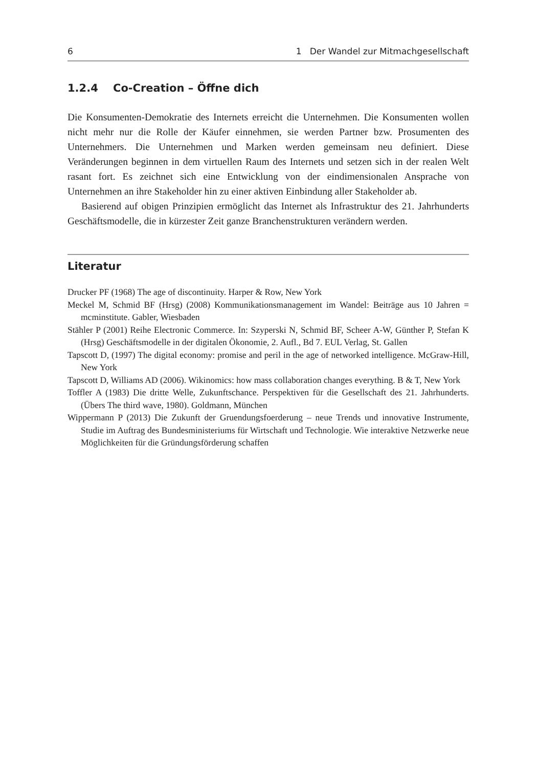6 1 Der Wandel zur Mitmachgesellschaft
1.2.4 Co-Creation – Öffne dich
Die Konsumenten-Demokratie des Internets erreicht die Unternehmen. Die Konsumenten wollen nicht mehr nur die Rolle der Käufer einnehmen, sie werden Partner bzw. Prosumenten des Unternehmers. Die Unternehmen und Marken werden gemeinsam neu definiert. Diese Veränderungen beginnen in dem virtuellen Raum des Internets und setzen sich in der realen Welt rasant fort. Es zeichnet sich eine Entwicklung von der eindimensionalen Ansprache von Unternehmen an ihre Stakeholder hin zu einer aktiven Einbindung aller Stakeholder ab.
Basierend auf obigen Prinzipien ermöglicht das Internet als Infrastruktur des 21. Jahrhunderts Geschäftsmodelle, die in kürzester Zeit ganze Branchenstrukturen verändern werden.
Literatur
Drucker PF (1968) The age of discontinuity. Harper & Row, New York
Meckel M, Schmid BF (Hrsg) (2008) Kommunikationsmanagement im Wandel: Beiträge aus 10 Jahren = mcminstitute. Gabler, Wiesbaden
Stähler P (2001) Reihe Electronic Commerce. In: Szyperski N, Schmid BF, Scheer A-W, Günther P, Stefan K (Hrsg) Geschäftsmodelle in der digitalen Ökonomie, 2. Aufl., Bd 7. EUL Verlag, St. Gallen
Tapscott D, (1997) The digital economy: promise and peril in the age of networked intelligence. McGraw-Hill, New York
Tapscott D, Williams AD (2006). Wikinomics: how mass collaboration changes everything. B & T, New York
Toffler A (1983) Die dritte Welle, Zukunftschance. Perspektiven für die Gesellschaft des 21. Jahrhunderts. (Übers The third wave, 1980). Goldmann, München
Wippermann P (2013) Die Zukunft der Gruendungsfoerderung – neue Trends und innovative Instrumente, Studie im Auftrag des Bundesministeriums für Wirtschaft und Technologie. Wie interaktive Netzwerke neue Möglichkeiten für die Gründungsförderung schaffen